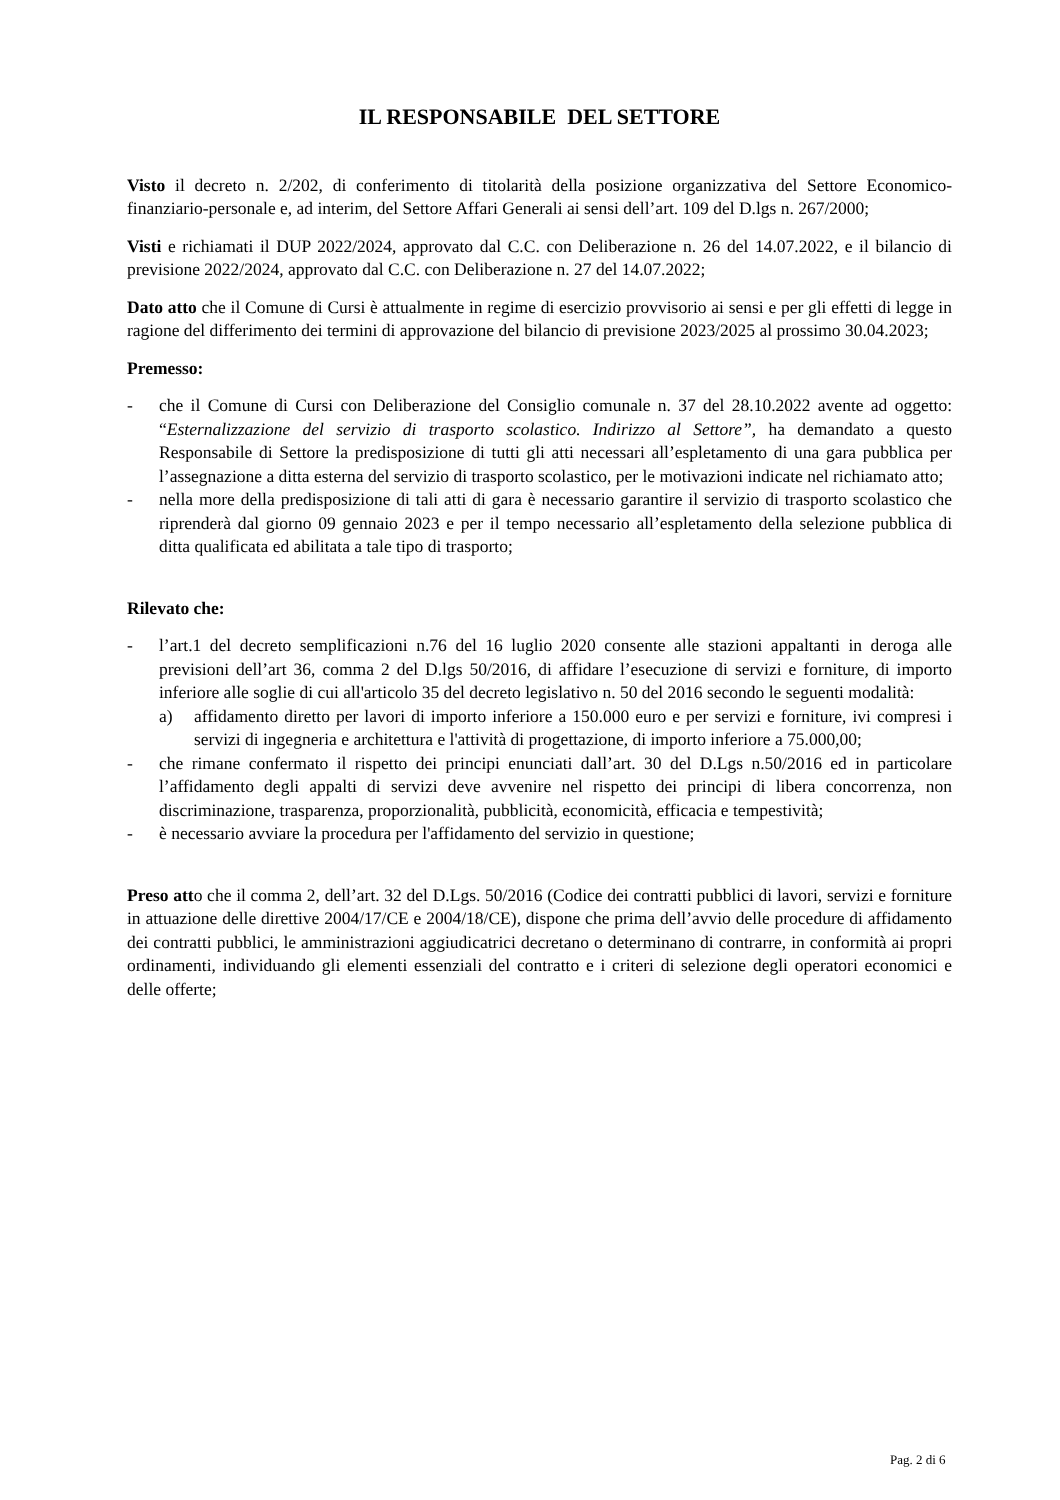IL RESPONSABILE DEL SETTORE
Visto il decreto n. 2/202, di conferimento di titolarità della posizione organizzativa del Settore Economico-finanziario-personale e, ad interim, del Settore Affari Generali ai sensi dell’art. 109 del D.lgs n. 267/2000;
Visti e richiamati il DUP 2022/2024, approvato dal C.C. con Deliberazione n. 26 del 14.07.2022, e il bilancio di previsione 2022/2024, approvato dal C.C. con Deliberazione n. 27 del 14.07.2022;
Dato atto che il Comune di Cursi è attualmente in regime di esercizio provvisorio ai sensi e per gli effetti di legge in ragione del differimento dei termini di approvazione del bilancio di previsione 2023/2025 al prossimo 30.04.2023;
Premesso:
- che il Comune di Cursi con Deliberazione del Consiglio comunale n. 37 del 28.10.2022 avente ad oggetto: “Esternalizzazione del servizio di trasporto scolastico. Indirizzo al Settore”, ha demandato a questo Responsabile di Settore la predisposizione di tutti gli atti necessari all’espletamento di una gara pubblica per l’assegnazione a ditta esterna del servizio di trasporto scolastico, per le motivazioni indicate nel richiamato atto;
- nella more della predisposizione di tali atti di gara è necessario garantire il servizio di trasporto scolastico che riprenderà dal giorno 09 gennaio 2023 e per il tempo necessario all’espletamento della selezione pubblica di ditta qualificata ed abilitata a tale tipo di trasporto;
Rilevato che:
- l’art.1 del decreto semplificazioni n.76 del 16 luglio 2020 consente alle stazioni appaltanti in deroga alle previsioni dell’art 36, comma 2 del D.lgs 50/2016, di affidare l’esecuzione di servizi e forniture, di importo inferiore alle soglie di cui all'articolo 35 del decreto legislativo n. 50 del 2016 secondo le seguenti modalità:
a) affidamento diretto per lavori di importo inferiore a 150.000 euro e per servizi e forniture, ivi compresi i servizi di ingegneria e architettura e l'attività di progettazione, di importo inferiore a 75.000,00;
- che rimane confermato il rispetto dei principi enunciati dall’art. 30 del D.Lgs n.50/2016 ed in particolare l’affidamento degli appalti di servizi deve avvenire nel rispetto dei principi di libera concorrenza, non discriminazione, trasparenza, proporzionalità, pubblicità, economicità, efficacia e tempestività;
- è necessario avviare la procedura per l'affidamento del servizio in questione;
Preso atto che il comma 2, dell’art. 32 del D.Lgs. 50/2016 (Codice dei contratti pubblici di lavori, servizi e forniture in attuazione delle direttive 2004/17/CE e 2004/18/CE), dispone che prima dell’avvio delle procedure di affidamento dei contratti pubblici, le amministrazioni aggiudicatrici decretano o determinano di contrarre, in conformità ai propri ordinamenti, individuando gli elementi essenziali del contratto e i criteri di selezione degli operatori economici e delle offerte;
Pag. 2 di 6